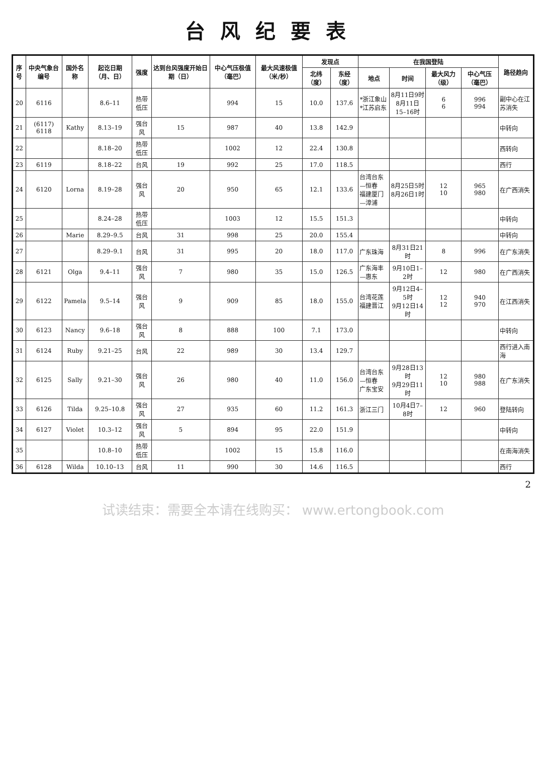台风纪要表
| 序号 | 中央气象台编号 | 国外名称 | 起讫日期（月、日） | 强度 | 达到台风强度开始日期（日） | 中心气压极值（毫巴） | 最大风速极值（米/秒） | 发现点 | | 在我国登陆 | | | | 路径趋向 |
| --- | --- | --- | --- | --- | --- | --- | --- | --- | --- | --- | --- | --- | --- | --- |
| | | | | | | | | 北纬（度） | 东经（度） | 地点 | 时间 | 最大风力（级） | 中心气压（毫巴） | |
| 20 | 6116 | | 8.6–11 | 热带低压 | | 994 | 15 | 10.0 | 137.6 | *浙江象山 *江苏启东 | 8月11日9时 8月11日15–16时 | 6 6 | 996 994 | 副中心在江苏消失 |
| 21 | (6117) 6118 | Kathy | 8.13–19 | 强台风 | 15 | 987 | 40 | 13.8 | 142.9 | | | | | 中转向 |
| 22 | | | 8.18–20 | 热带低压 | | 1002 | 12 | 22.4 | 130.8 | | | | | 西转向 |
| 23 | 6119 | | 8.18–22 | 台风 | 19 | 992 | 25 | 17.0 | 118.5 | | | | | 西行 |
| 24 | 6120 | Lorna | 8.19–28 | 强台风 | 20 | 950 | 65 | 12.1 | 133.6 | 台湾台东—恒春 福建厦门—漳浦 | 8月25日5时 8月26日1时 | 12 10 | 965 980 | 在广西消失 |
| 25 | | | 8.24–28 | 热带低压 | | 1003 | 12 | 15.5 | 151.3 | | | | | 中转向 |
| 26 | | Marie | 8.29–9.5 | 台风 | 31 | 998 | 25 | 20.0 | 155.4 | | | | | 中转向 |
| 27 | | | 8.29–9.1 | 台风 | 31 | 995 | 20 | 18.0 | 117.0 | 广东珠海 | 8月31日21时 | 8 | 996 | 在广东消失 |
| 28 | 6121 | Olga | 9.4–11 | 强台风 | 7 | 980 | 35 | 15.0 | 126.5 | 广东海丰—惠东 | 9月10日1–2时 | 12 | 980 | 在广西消失 |
| 29 | 6122 | Pamela | 9.5–14 | 强台风 | 9 | 909 | 85 | 18.0 | 155.0 | 台湾花莲 福建晋江 | 9月12日4–5时 9月12日14时 | 12 12 | 940 970 | 在江西消失 |
| 30 | 6123 | Nancy | 9.6–18 | 强台风 | 8 | 888 | 100 | 7.1 | 173.0 | | | | | 中转向 |
| 31 | 6124 | Ruby | 9.21–25 | 台风 | 22 | 989 | 30 | 13.4 | 129.7 | | | | | 西行进入南海 |
| 32 | 6125 | Sally | 9.21–30 | 强台风 | 26 | 980 | 40 | 11.0 | 156.0 | 台湾台东—恒春 广东宝安 | 9月28日13时 9月29日11时 | 12 10 | 980 988 | 在广东消失 |
| 33 | 6126 | Tilda | 9.25–10.8 | 强台风 | 27 | 935 | 60 | 11.2 | 161.3 | 浙江三门 | 10月4日7–8时 | 12 | 960 | 登陆转向 |
| 34 | 6127 | Violet | 10.3–12 | 强台风 | 5 | 894 | 95 | 22.0 | 151.9 | | | | | 中转向 |
| 35 | | | 10.8–10 | 热带低压 | | 1002 | 15 | 15.8 | 116.0 | | | | | 在南海消失 |
| 36 | 6128 | Wilda | 10.10–13 | 台风 | 11 | 990 | 30 | 14.6 | 116.5 | | | | | 西行 |
2
试读结束：需要全本请在线购买： www.ertongbook.com